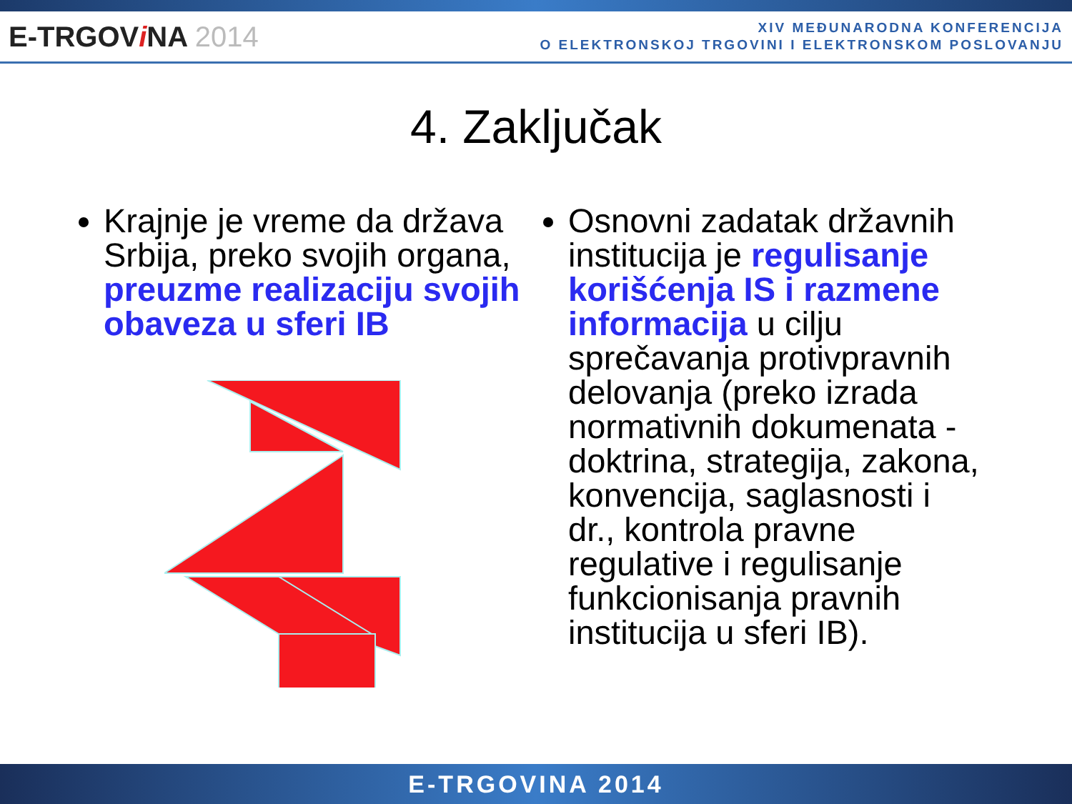E-TRGOVi NA 2014
XIV MEĐUNARODNA KONFERENCIJA
O ELEKTRONSKOJ TRGOVINI I ELEKTRONSKOM POSLOVANJU
4. Zaključak
Krajnje je vreme da država Srbija, preko svojih organa, preuzme realizaciju svojih obaveza u sferi IB
Osnovni zadatak državnih institucija je regulisanje korišćenja IS i razmene informacija u cilju sprečavanja protivpravnih delovanja (preko izrada normativnih dokumenata - doktrina, strategija, zakona, konvencija, saglasnosti i dr., kontrola pravne regulative i regulisanje funkcionisanja pravnih institucija u sferi IB).
E-TRGOVINA 2014